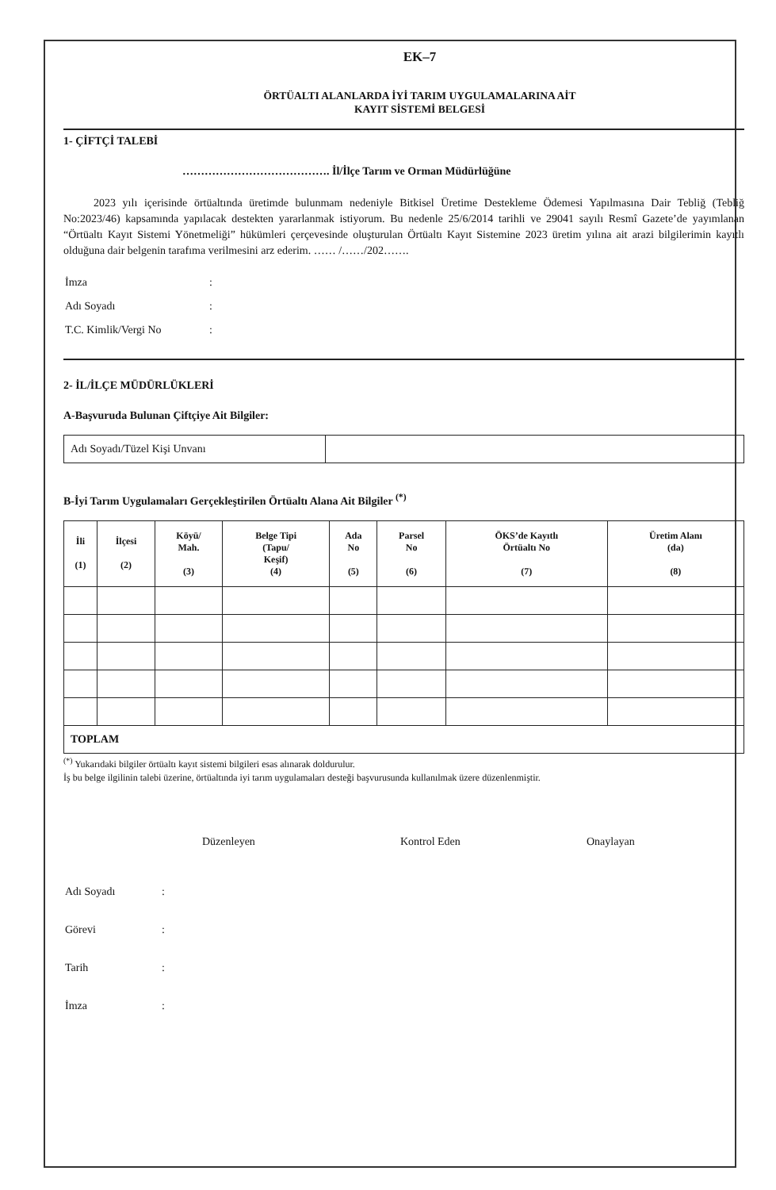EK–7
ÖRTÜALTI ALANLARDA İYİ TARIM UYGULAMALARINA AİT
KAYIT SİSTEMİ BELGESİ
1- ÇİFTÇİ TALEBİ
…………………………………. İl/İlçe Tarım ve Orman Müdürlüğüne
2023 yılı içerisinde örtüaltında üretimde bulunmam nedeniyle Bitkisel Üretime Destekleme Ödemesi Yapılmasına Dair Tebliğ (Tebliğ No:2023/46) kapsamında yapılacak destekten yararlanmak istiyorum. Bu nedenle 25/6/2014 tarihli ve 29041 sayılı Resmî Gazete’de yayımlanan “Örtüaltı Kayıt Sistemi Yönetmeliği” hükümleri çerçevesinde oluşturulan Örtüaltı Kayıt Sistemine 2023 üretim yılına ait arazi bilgilerimin kayıtlı olduğuna dair belgenin tarafıma verilmesini arz ederim. …… /……/202…….
| İmza | : |
| Adı Soyadı | : |
| T.C. Kimlik/Vergi No | : |
2- İL/İLÇE MÜDÜRLÜKLERİ
A-Başvuruda Bulunan Çiftçiye Ait Bilgiler:
| Adı Soyadı/Tüzel Kişi Unvanı | |
B-İyi Tarım Uygulamaları Gerçekleştirilen Örtüaltı Alana Ait Bilgiler <sup>(*)</sup>
| İli (1) | İlçesi (2) | Köyü/ Mah. (3) | Belge Tipi (Tapu/ Keşif) (4) | Ada No (5) | Parsel No (6) | ÖKS’de Kayıtlı Örtüaltı No (7) | Üretim Alanı (da) (8) |
| --- | --- | --- | --- | --- | --- | --- | --- |
| TOPLAM | | | | | | | |
<sup>(*)</sup> Yukarıdaki bilgiler örtüaltı kayıt sistemi bilgileri esas alınarak doldurulur.
İş bu belge ilgilinin talebi üzerine, örtüaltında iyi tarım uygulamaları desteği başvurusunda kullanılmak üzere düzenlenmiştir.
Düzenleyen Kontrol Eden Onaylayan
| Adı Soyadı | : |
| Görevi | : |
| Tarih | : |
| İmza | : |